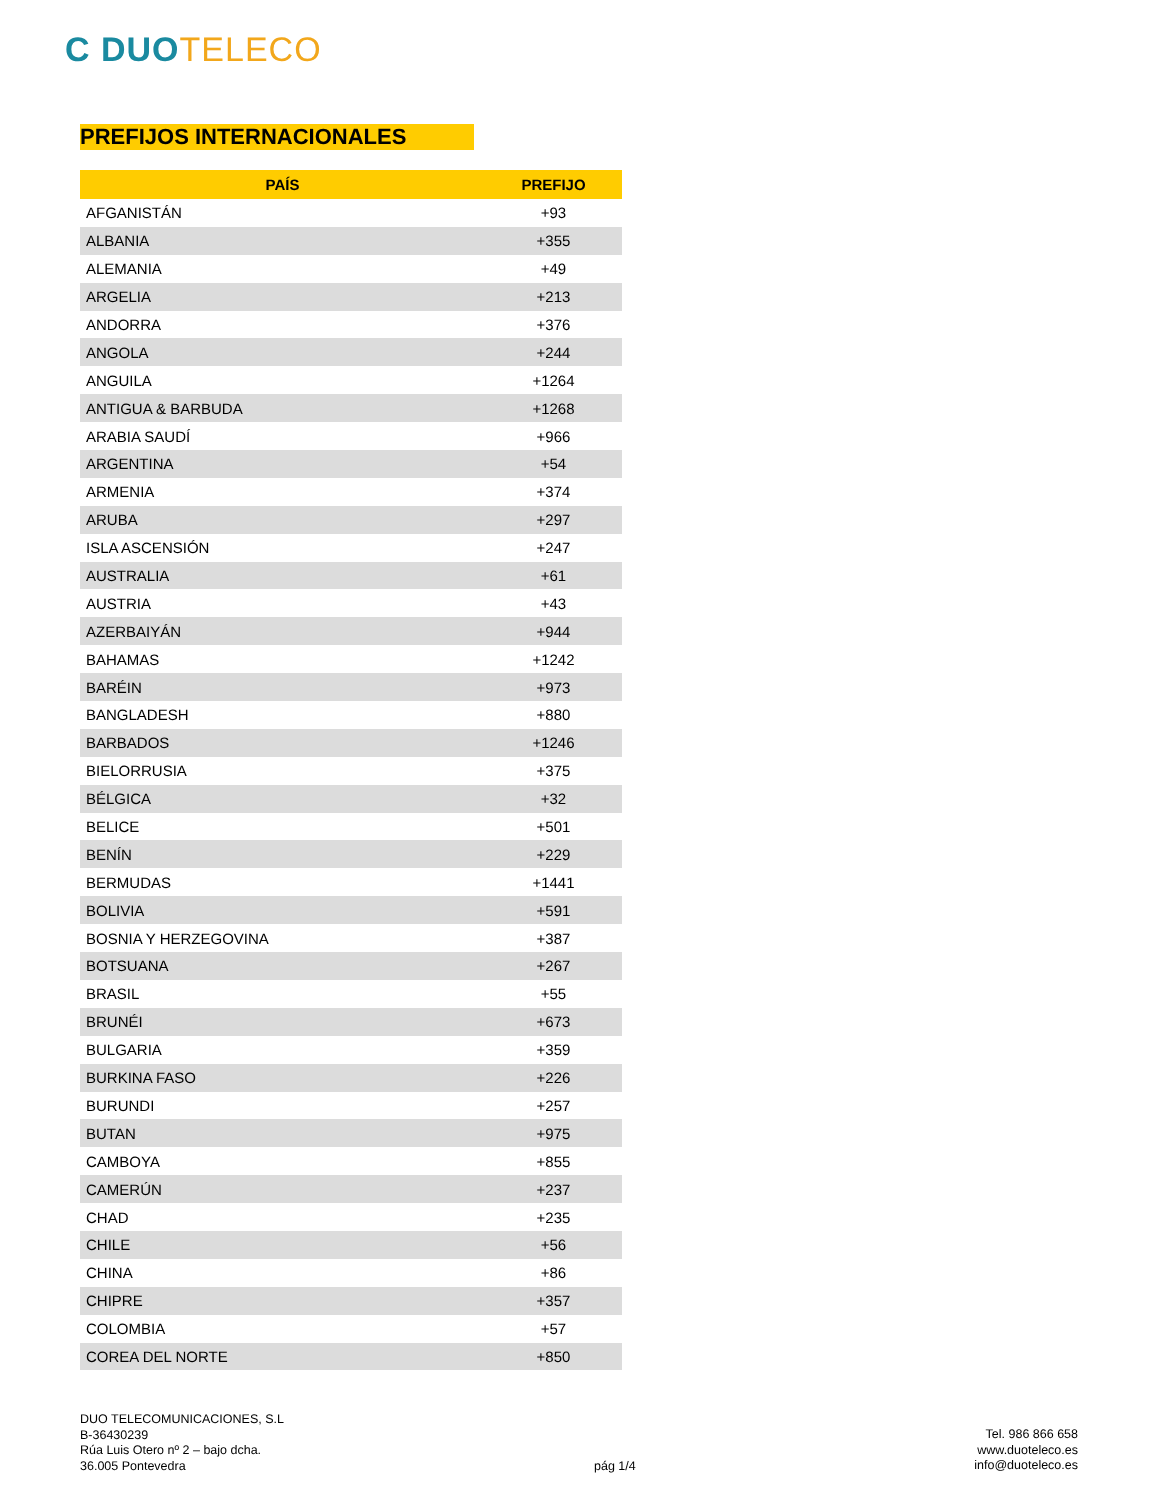C DUO TELECO
PREFIJOS INTERNACIONALES
| PAÍS | PREFIJO |
| --- | --- |
| AFGANISTÁN | +93 |
| ALBANIA | +355 |
| ALEMANIA | +49 |
| ARGELIA | +213 |
| ANDORRA | +376 |
| ANGOLA | +244 |
| ANGUILA | +1264 |
| ANTIGUA & BARBUDA | +1268 |
| ARABIA SAUDÍ | +966 |
| ARGENTINA | +54 |
| ARMENIA | +374 |
| ARUBA | +297 |
| ISLA ASCENSIÓN | +247 |
| AUSTRALIA | +61 |
| AUSTRIA | +43 |
| AZERBAIYÁN | +944 |
| BAHAMAS | +1242 |
| BARÉIN | +973 |
| BANGLADESH | +880 |
| BARBADOS | +1246 |
| BIELORRUSIA | +375 |
| BÉLGICA | +32 |
| BELICE | +501 |
| BENÍN | +229 |
| BERMUDAS | +1441 |
| BOLIVIA | +591 |
| BOSNIA Y HERZEGOVINA | +387 |
| BOTSUANA | +267 |
| BRASIL | +55 |
| BRUNÉI | +673 |
| BULGARIA | +359 |
| BURKINA FASO | +226 |
| BURUNDI | +257 |
| BUTAN | +975 |
| CAMBOYA | +855 |
| CAMERÚN | +237 |
| CHAD | +235 |
| CHILE | +56 |
| CHINA | +86 |
| CHIPRE | +357 |
| COLOMBIA | +57 |
| COREA DEL NORTE | +850 |
DUO TELECOMUNICACIONES, S.L
B-36430239
Rúa Luis Otero nº 2 – bajo dcha.
36.005 Pontevedra
pág 1/4
Tel. 986 866 658
www.duoteleco.es
info@duoteleco.es